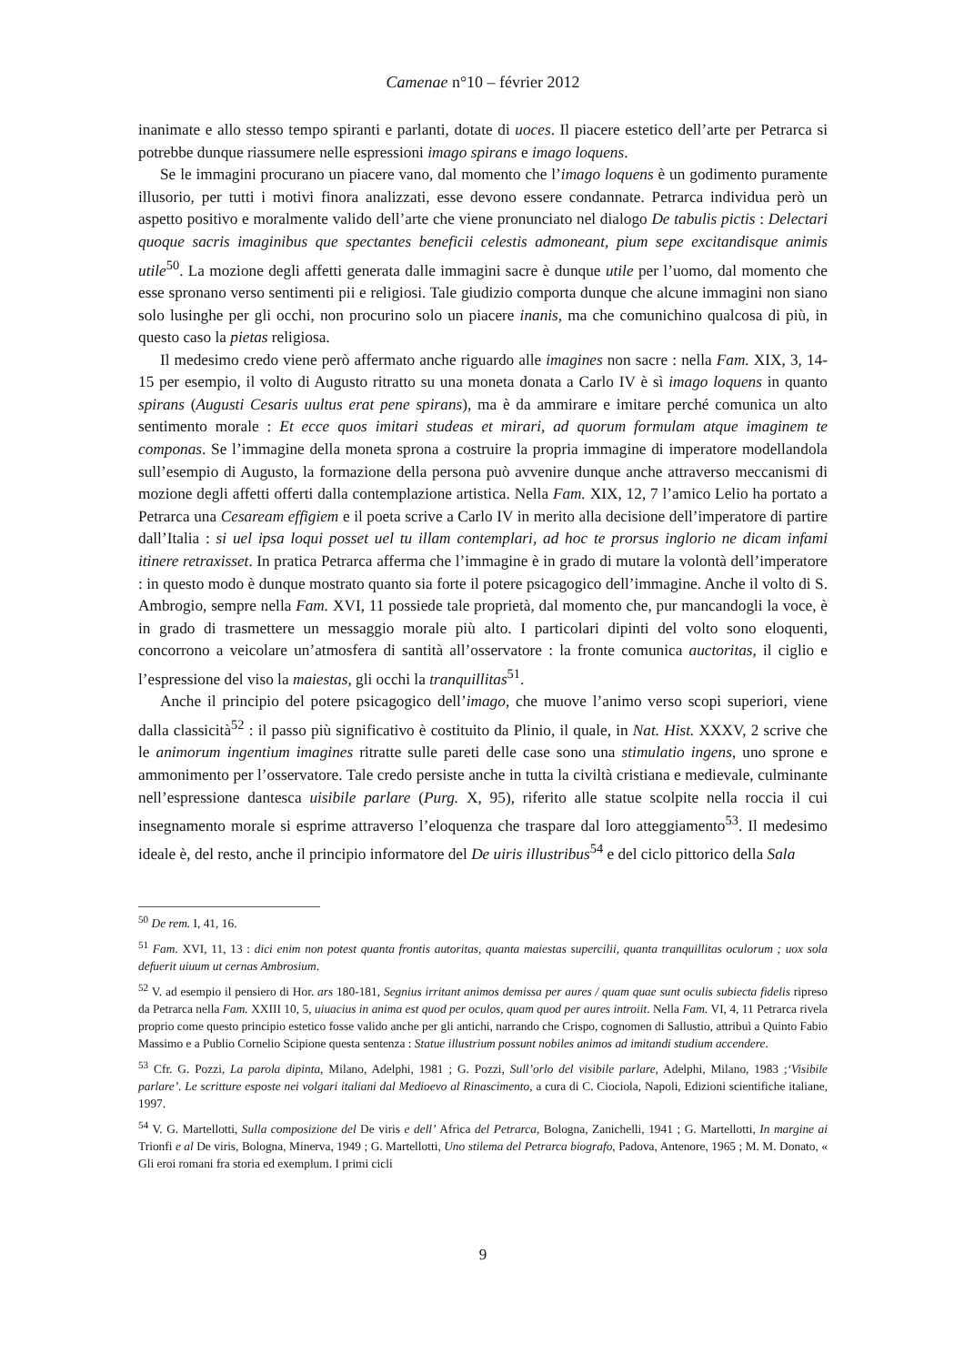Camenae n°10 – février 2012
inanimate e allo stesso tempo spiranti e parlanti, dotate di uoces. Il piacere estetico dell’arte per Petrarca si potrebbe dunque riassumere nelle espressioni imago spirans e imago loquens.
Se le immagini procurano un piacere vano, dal momento che l’imago loquens è un godimento puramente illusorio, per tutti i motivi finora analizzati, esse devono essere condannate. Petrarca individua però un aspetto positivo e moralmente valido dell’arte che viene pronunciato nel dialogo De tabulis pictis : Delectari quoque sacris imaginibus que spectantes beneficii celestis admoneant, pium sepe excitandisque animis utile<sup>50</sup>. La mozione degli affetti generata dalle immagini sacre è dunque utile per l’uomo, dal momento che esse spronano verso sentimenti pii e religiosi. Tale giudizio comporta dunque che alcune immagini non siano solo lusinghe per gli occhi, non procurino solo un piacere inanis, ma che comunichino qualcosa di più, in questo caso la pietas religiosa.
Il medesimo credo viene però affermato anche riguardo alle imagines non sacre : nella Fam. XIX, 3, 14-15 per esempio, il volto di Augusto ritratto su una moneta donata a Carlo IV è sì imago loquens in quanto spirans (Augusti Cesaris uultus erat pene spirans), ma è da ammirare e imitare perché comunica un alto sentimento morale : Et ecce quos imitari studeas et mirari, ad quorum formulam atque imaginem te componas. Se l’immagine della moneta sprona a costruire la propria immagine di imperatore modellandola sull’esempio di Augusto, la formazione della persona può avvenire dunque anche attraverso meccanismi di mozione degli affetti offerti dalla contemplazione artistica. Nella Fam. XIX, 12, 7 l’amico Lelio ha portato a Petrarca una Cesaream effigiem e il poeta scrive a Carlo IV in merito alla decisione dell’imperatore di partire dall’Italia : si uel ipsa loqui posset uel tu illam contemplari, ad hoc te prorsus inglorio ne dicam infami itinere retraxisset. In pratica Petrarca afferma che l’immagine è in grado di mutare la volontà dell’imperatore : in questo modo è dunque mostrato quanto sia forte il potere psicagogico dell’immagine. Anche il volto di S. Ambrogio, sempre nella Fam. XVI, 11 possiede tale proprietà, dal momento che, pur mancandogli la voce, è in grado di trasmettere un messaggio morale più alto. I particolari dipinti del volto sono eloquenti, concorrono a veicolare un’atmosfera di santità all’osservatore : la fronte comunica auctoritas, il ciglio e l’espressione del viso la maiestas, gli occhi la tranquillitas<sup>51</sup>.
Anche il principio del potere psicagogico dell’imago, che muove l’animo verso scopi superiori, viene dalla classicità<sup>52</sup> : il passo più significativo è costituito da Plinio, il quale, in Nat. Hist. XXXV, 2 scrive che le animorum ingentium imagines ritratte sulle pareti delle case sono una stimulatio ingens, uno sprone e ammonimento per l’osservatore. Tale credo persiste anche in tutta la civiltà cristiana e medievale, culminante nell’espressione dantesca uisibile parlare (Purg. X, 95), riferito alle statue scolpite nella roccia il cui insegnamento morale si esprime attraverso l’eloquenza che traspare dal loro atteggiamento<sup>53</sup>. Il medesimo ideale è, del resto, anche il principio informatore del De uiris illustribus<sup>54</sup> e del ciclo pittorico della Sala
<sup>50</sup> De rem. I, 41, 16.
<sup>51</sup> Fam. XVI, 11, 13 : dici enim non potest quanta frontis autoritas, quanta maiestas supercilii, quanta tranquillitas oculorum ; uox sola defuerit uiuum ut cernas Ambrosium.
<sup>52</sup> V. ad esempio il pensiero di Hor. ars 180-181, Segnius irritant animos demissa per aures / quam quae sunt oculis subiecta fidelis ripreso da Petrarca nella Fam. XXIII 10, 5, uiuacius in anima est quod per oculos, quam quod per aures introiit. Nella Fam. VI, 4, 11 Petrarca rivela proprio come questo principio estetico fosse valido anche per gli antichi, narrando che Crispo, cognomen di Sallustio, attribuì a Quinto Fabio Massimo e a Publio Cornelio Scipione questa sentenza : Statue illustrium possunt nobiles animos ad imitandi studium accendere.
<sup>53</sup> Cfr. G. Pozzi, La parola dipinta, Milano, Adelphi, 1981 ; G. Pozzi, Sull’orlo del visibile parlare, Adelphi, Milano, 1983 ;‘Visibile parlare’. Le scritture esposte nei volgari italiani dal Medioevo al Rinascimento, a cura di C. Ciociola, Napoli, Edizioni scientifiche italiane, 1997.
<sup>54</sup> V. G. Martellotti, Sulla composizione del De viris e dell’ Africa del Petrarca, Bologna, Zanichelli, 1941 ; G. Martellotti, In margine ai Trionfi e al De viris, Bologna, Minerva, 1949 ; G. Martellotti, Uno stilema del Petrarca biografo, Padova, Antenore, 1965 ; M. M. Donato, « Gli eroi romani fra storia ed exemplum. I primi cicli
9